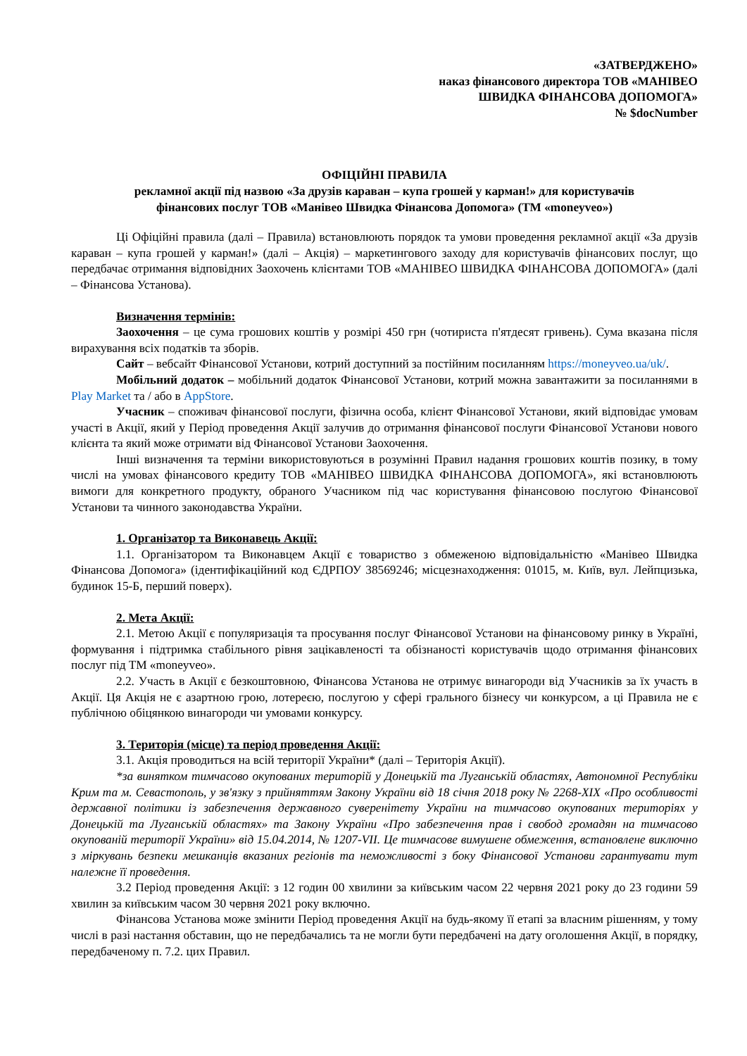«ЗАТВЕРДЖЕНО»
наказ фінансового директора ТОВ «МАНІВЕО
ШВИДКА ФІНАНСОВА ДОПОМОГА»
№ $docNumber
ОФІЦІЙНІ ПРАВИЛА
рекламної акції під назвою «За друзів караван – купа грошей у карман!» для користувачів
фінансових послуг ТОВ «Манівео Швидка Фінансова Допомога» (ТМ «moneyveo»)
Ці Офіційні правила (далі – Правила) встановлюють порядок та умови проведення рекламної акції «За друзів караван – купа грошей у карман!» (далі – Акція) – маркетингового заходу для користувачів фінансових послуг, що передбачає отримання відповідних Заохочень клієнтами ТОВ «МАНІВЕО ШВИДКА ФІНАНСОВА ДОПОМОГА» (далі – Фінансова Установа).
Визначення термінів:
Заохочення – це сума грошових коштів у розмірі 450 грн (чотириста п'ятдесят гривень). Сума вказана після вирахування всіх податків та зборів.
Сайт – вебсайт Фінансової Установи, котрий доступний за постійним посиланням https://moneyveo.ua/uk/.
Мобільний додаток – мобільний додаток Фінансової Установи, котрий можна завантажити за посиланнями в Play Market та / або в AppStore.
Учасник – споживач фінансової послуги, фізична особа, клієнт Фінансової Установи, який відповідає умовам участі в Акції, який у Період проведення Акції залучив до отримання фінансової послуги Фінансової Установи нового клієнта та який може отримати від Фінансової Установи Заохочення.
Інші визначення та терміни використовуються в розумінні Правил надання грошових коштів позику, в тому числі на умовах фінансового кредиту ТОВ «МАНІВЕО ШВИДКА ФІНАНСОВА ДОПОМОГА», які встановлюють вимоги для конкретного продукту, обраного Учасником під час користування фінансовою послугою Фінансової Установи та чинного законодавства України.
1. Організатор та Виконавець Акції:
1.1. Організатором та Виконавцем Акції є товариство з обмеженою відповідальністю «Манівео Швидка Фінансова Допомога» (ідентифікаційний код ЄДРПОУ 38569246; місцезнаходження: 01015, м. Київ, вул. Лейпцизька, будинок 15-Б, перший поверх).
2. Мета Акції:
2.1. Метою Акції є популяризація та просування послуг Фінансової Установи на фінансовому ринку в Україні, формування і підтримка стабільного рівня зацікавленості та обізнаності користувачів щодо отримання фінансових послуг під ТМ «moneyveo».
2.2. Участь в Акції є безкоштовною, Фінансова Установа не отримує винагороди від Учасників за їх участь в Акції. Ця Акція не є азартною грою, лотереєю, послугою у сфері грального бізнесу чи конкурсом, а ці Правила не є публічною обіцянкою винагороди чи умовами конкурсу.
3. Територія (місце) та період проведення Акції:
3.1. Акція проводиться на всій території України* (далі – Територія Акції).
*за винятком тимчасово окупованих територій у Донецькій та Луганській областях, Автономної Республіки Крим та м. Севастополь, у зв'язку з прийняттям Закону України від 18 січня 2018 року № 2268-ХІХ «Про особливості державної політики із забезпечення державного суверенітету України на тимчасово окупованих територіях у Донецькій та Луганській областях» та Закону України «Про забезпечення прав і свобод громадян на тимчасово окупованій території України» від 15.04.2014, № 1207-VII. Це тимчасове вимушене обмеження, встановлене виключно з міркувань безпеки мешканців вказаних регіонів та неможливості з боку Фінансової Установи гарантувати тут належне її проведення.
3.2 Період проведення Акції: з 12 годин 00 хвилини за київським часом 22 червня 2021 року до 23 години 59 хвилин за київським часом 30 червня 2021 року включно.
Фінансова Установа може змінити Період проведення Акції на будь-якому її етапі за власним рішенням, у тому числі в разі настання обставин, що не передбачались та не могли бути передбачені на дату оголошення Акції, в порядку, передбаченому п. 7.2. цих Правил.